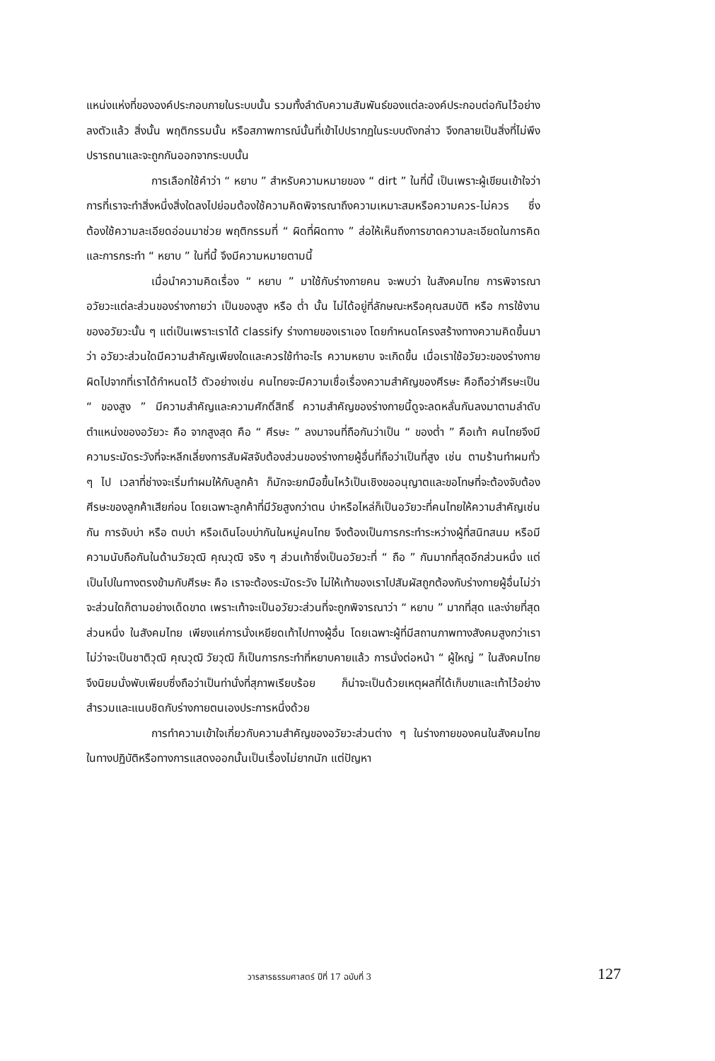แหน่งแห่งที่ขององค์ประกอบภายในระบบนั้น รวมทั้งลำดับความสัมพันธ์ของแต่ละองค์ประกอบต่อกันไว้อย่างลงตัวแล้ว สิ่งนั้น พฤติกรรมนั้น หรือสภาพการณ์นั้นที่เข้าไปปรากฏในระบบดังกล่าว จึงกลายเป็นสิ่งที่ไม่พึงปรารถนาและจะถูกกันออกจากระบบนั้น
การเลือกใช้คำว่า “ หยาบ ” สำหรับความหมายของ “ dirt ” ในที่นี้ เป็นเพราะผู้เขียนเข้าใจว่า การที่เราจะทำสิ่งหนึ่งสิ่งใดลงไปย่อมต้องใช้ความคิดพิจารณาถึงความเหมาะสมหรือความควร-ไม่ควร ซึ่งต้องใช้ความละเอียดอ่อนมาช่วย พฤติกรรมที่ “ ผิดที่ผิดทาง ” ส่อให้เห็นถึงการขาดความละเอียดในการคิดและการกระทำ “ หยาบ ” ในที่นี้ จึงมีความหมายตามนี้
เมื่อนำความคิดเรื่อง “ หยาบ ” มาใช้กับร่างกายคน จะพบว่า ในสังคมไทย การพิจารณาอวัยวะแต่ละส่วนของร่างกายว่า เป็นของสูง หรือ ต่ำ นั้น ไม่ได้อยู่ที่ลักษณะหรือคุณสมบัติ หรือ การใช้งานของอวัยวะนั้น ๆ แต่เป็นเพราะเราได้ classify ร่างกายของเราเอง โดยกำหนดโครงสร้างทางความคิดขึ้นมาว่า อวัยวะส่วนใดมีความสำคัญเพียงใดและควรใช้ทำอะไร ความหยาบ จะเกิดขึ้น เมื่อเราใช้อวัยวะของร่างกายผิดไปจากที่เราได้กำหนดไว้ ตัวอย่างเช่น คนไทยจะมีความเชื่อเรื่องความสำคัญของศีรษะ คือถือว่าศีรษะเป็น “ ของสูง ” มีความสำคัญและความศักดิ์สิทธิ์ ความสำคัญของร่างกายนี้ดูจะลดหลั่นกันลงมาตามลำดับตำแหน่งของอวัยวะ คือ จากสูงสุด คือ “ ศีรษะ ” ลงมาจนที่ถือกันว่าเป็น “ ของต่ำ ” คือเท้า คนไทยจึงมีความระมัดระวังที่จะหลีกเลี่ยงการสัมผัสจับต้องส่วนของร่างกายผู้อื่นที่ถือว่าเป็นที่สูง เช่น ตามร้านทำผมทั่ว ๆ ไป เวลาที่ช่างจะเริ่มทำผมให้กับลูกค้า ก็มักจะยกมือขึ้นไหว้เป็นเชิงขออนุญาตและขอโทษที่จะต้องจับต้องศีรษะของลูกค้าเสียก่อน โดยเฉพาะลูกค้าที่มีวัยสูงกว่าตน บ่าหรือไหล่ก็เป็นอวัยวะที่คนไทยให้ความสำคัญเช่นกัน การจับบ่า หรือ ตบบ่า หรือเดินโอบบ่ากันในหมู่คนไทย จึงต้องเป็นการกระทำระหว่างผู้ที่สนิทสนม หรือมีความนับถือกันในด้านวัยวุฒิ คุณวุฒิ จริง ๆ ส่วนเท้าซึ่งเป็นอวัยวะที่ “ ถือ ” กันมากที่สุดอีกส่วนหนึ่ง แต่เป็นไปในทางตรงข้ามกับศีรษะ คือ เราจะต้องระมัดระวัง ไม่ให้เท้าของเราไปสัมผัสถูกต้องกับร่างกายผู้อื่นไม่ว่าจะส่วนใดก็ตามอย่างเด็ดขาด เพราะเท้าจะเป็นอวัยวะส่วนที่จะถูกพิจารณาว่า “ หยาบ ” มากที่สุด และง่ายที่สุดส่วนหนึ่ง ในสังคมไทย เพียงแค่การนั่งเหยียดเท้าไปทางผู้อื่น โดยเฉพาะผู้ที่มีสถานภาพทางสังคมสูงกว่าเราไม่ว่าจะเป็นชาติวุฒิ คุณวุฒิ วัยวุฒิ ก็เป็นการกระทำที่หยาบคายแล้ว การนั่งต่อหน้า “ ผู้ใหญ่ ” ในสังคมไทย จึงนิยมนั่งพับเพียบซึ่งถือว่าเป็นท่านั่งที่สุภาพเรียบร้อย ก็น่าจะเป็นด้วยเหตุผลที่ได้เก็บขาและเท้าไว้อย่างสำรวมและแนบชิดกับร่างกายตนเองประการหนึ่งด้วย
การทำความเข้าใจเกี่ยวกับความสำคัญของอวัยวะส่วนต่าง ๆ ในร่างกายของคนในสังคมไทย ในทางปฏิบัติหรือทางการแสดงออกนั้นเป็นเรื่องไม่ยากนัก แต่ปัญหา
วารสารธรรมศาสตร์ ปีที่ 17 ฉบับที่ 3 127